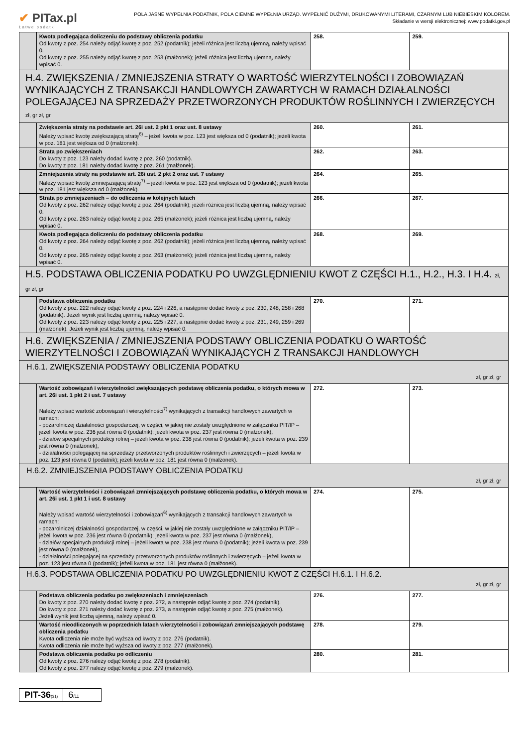✔ PITax.pl
Łatwe podatki
POLA JASNE WYPEŁNIA PODATNIK, POLA CIEMNE WYPEŁNIA URZĄD. WYPEŁNIĆ DUŻYMI, DRUKOWANYMI LITERAMI, CZARNYM LUB NIEBIESKIM KOLOREM.
Składanie w wersji elektronicznej: www.podatki.gov.pl
| | Kwota podlegająca doliczeniu do podstawy obliczenia podatku Od kwoty z poz. 254 należy odjąć kwotę z poz. 252 (podatnik); jeżeli różnica jest liczbą ujemną, należy wpisać 0. Od kwoty z poz. 255 należy odjąć kwotę z poz. 253 (małżonek); jeżeli różnica jest liczbą ujemną, należy wpisać 0. | 258. | 259. |
| H.4. ZWIĘKSZENIA / ZMNIEJSZENIA STRATY O WARTOŚĆ WIERZYTELNOŚCI I ZOBOWIĄZAŃ WYNIKAJĄCYCH Z TRANSAKCJI HANDLOWYCH ZAWARTYCH W RAMACH DZIAŁALNOŚCI POLEGAJĄCEJ NA SPRZEDAŻY PRZETWORZONYCH PRODUKTÓW ROŚLINNYCH I ZWIERZĘCYCH zł, gr zł, gr | | | |
| | Zwiększenia straty na podstawie art. 26i ust. 2 pkt 1 oraz ust. 8 ustawy Należy wpisać kwotę zwiększającą stratę<sup>6)</sup> – jeżeli kwota w poz. 123 jest większa od 0 (podatnik); jeżeli kwota w poz. 181 jest większa od 0 (małżonek). | 260. | 261. |
| | Strata po zwiększeniach Do kwoty z poz. 123 należy dodać kwotę z poz. 260 (podatnik). Do kwoty z poz. 181 należy dodać kwotę z poz. 261 (małżonek). | 262. | 263. |
| | Zmniejszenia straty na podstawie art. 26i ust. 2 pkt 2 oraz ust. 7 ustawy Należy wpisać kwotę zmniejszającą stratę<sup>7)</sup> – jeżeli kwota w poz. 123 jest większa od 0 (podatnik); jeżeli kwota w poz. 181 jest większa od 0 (małżonek). | 264. | 265. |
| | Strata po zmniejszeniach – do odliczenia w kolejnych latach Od kwoty z poz. 262 należy odjąć kwotę z poz. 264 (podatnik); jeżeli różnica jest liczbą ujemną, należy wpisać 0. Od kwoty z poz. 263 należy odjąć kwotę z poz. 265 (małżonek); jeżeli różnica jest liczbą ujemną, należy wpisać 0. | 266. | 267. |
| | Kwota podlegająca doliczeniu do podstawy obliczenia podatku Od kwoty z poz. 264 należy odjąć kwotę z poz. 262 (podatnik); jeżeli różnica jest liczbą ujemną, należy wpisać 0. Od kwoty z poz. 265 należy odjąć kwotę z poz. 263 (małżonek); jeżeli różnica jest liczbą ujemną, należy wpisać 0. | 268. | 269. |
| H.5. PODSTAWA OBLICZENIA PODATKU PO UWZGLĘDNIENIU KWOT Z CZĘŚCI H.1., H.2., H.3. I H.4. zł, gr zł, gr | | | |
| | Podstawa obliczenia podatku Od kwoty z poz. 222 należy odjąć kwoty z poz. 224 i 226, a następnie dodać kwoty z poz. 230, 248, 258 i 268 (podatnik). Jeżeli wynik jest liczbą ujemną, należy wpisać 0. Od kwoty z poz. 223 należy odjąć kwoty z poz. 225 i 227, a następnie dodać kwoty z poz. 231, 249, 259 i 269 (małżonek). Jeżeli wynik jest liczbą ujemną, należy wpisać 0. | 270. | 271. |
| H.6. ZWIĘKSZENIA / ZMNIEJSZENIA PODSTAWY OBLICZENIA PODATKU O WARTOŚĆ WIERZYTELNOŚCI I ZOBOWIĄZAŃ WYNIKAJĄCYCH Z TRANSAKCJI HANDLOWYCH | | | |
| H.6.1. ZWIĘKSZENIA PODSTAWY OBLICZENIA PODATKU zł, gr zł, gr | | | |
| | Wartość zobowiązań i wierzytelności zwiększających podstawę obliczenia podatku, o których mowa w art. 26i ust. 1 pkt 2 i ust. 7 ustawy Należy wpisać wartość zobowiązań i wierzytelności<sup>7)</sup> wynikających z transakcji handlowych zawartych w ramach: - pozarolniczej działalności gospodarczej, w części, w jakiej nie zostały uwzględnione w załączniku PIT/IP – jeżeli kwota w poz. 236 jest równa 0 (podatnik); jeżeli kwota w poz. 237 jest równa 0 (małżonek), - działów specjalnych produkcji rolnej – jeżeli kwota w poz. 238 jest równa 0 (podatnik); jeżeli kwota w poz. 239 jest równa 0 (małżonek), - działalności polegającej na sprzedaży przetworzonych produktów roślinnych i zwierzęcych – jeżeli kwota w poz. 123 jest równa 0 (podatnik); jeżeli kwota w poz. 181 jest równa 0 (małżonek). | 272. | 273. |
| H.6.2. ZMNIEJSZENIA PODSTAWY OBLICZENIA PODATKU zł, gr zł, gr | | | |
| | Wartość wierzytelności i zobowiązań zmniejszających podstawę obliczenia podatku, o których mowa w art. 26i ust. 1 pkt 1 i ust. 8 ustawy Należy wpisać wartość wierzytelności i zobowiązań<sup>6)</sup> wynikających z transakcji handlowych zawartych w ramach: - pozarolniczej działalności gospodarczej, w części, w jakiej nie zostały uwzględnione w załączniku PIT/IP – jeżeli kwota w poz. 236 jest równa 0 (podatnik); jeżeli kwota w poz. 237 jest równa 0 (małżonek), - działów specjalnych produkcji rolnej – jeżeli kwota w poz. 238 jest równa 0 (podatnik); jeżeli kwota w poz. 239 jest równa 0 (małżonek), - działalności polegającej na sprzedaży przetworzonych produktów roślinnych i zwierzęcych – jeżeli kwota w poz. 123 jest równa 0 (podatnik); jeżeli kwota w poz. 181 jest równa 0 (małżonek). | 274. | 275. |
| H.6.3. PODSTAWA OBLICZENIA PODATKU PO UWZGLĘDNIENIU KWOT Z CZĘŚCI H.6.1. I H.6.2. zł, gr zł, gr | | | |
| | Podstawa obliczenia podatku po zwiększeniach i zmniejszeniach Do kwoty z poz. 270 należy dodać kwotę z poz. 272, a następnie odjąć kwotę z poz. 274 (podatnik). Do kwoty z poz. 271 należy dodać kwotę z poz. 273, a następnie odjąć kwotę z poz. 275 (małżonek). Jeżeli wynik jest liczbą ujemną, należy wpisać 0. | 276. | 277. |
| | Wartość nieodliczonych w poprzednich latach wierzytelności i zobowiązań zmniejszających podstawę obliczenia podatku Kwota odliczenia nie może być wyższa od kwoty z poz. 276 (podatnik). Kwota odliczenia nie może być wyższa od kwoty z poz. 277 (małżonek). | 278. | 279. |
| | Podstawa obliczenia podatku po odliczeniu Od kwoty z poz. 276 należy odjąć kwotę z poz. 278 (podatnik). Od kwoty z poz. 277 należy odjąć kwotę z poz. 279 (małżonek). | 280. | 281. |
PIT-36(31)
6/11